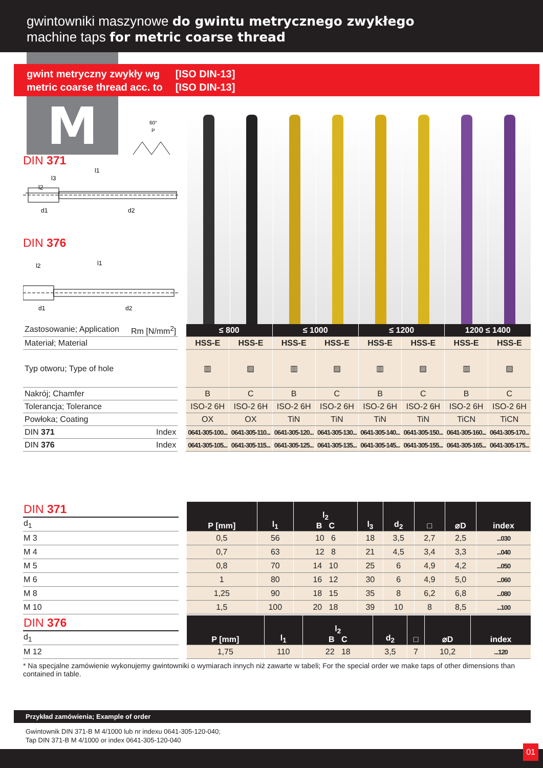gwintowniki maszynowe do gwintu metrycznego zwykłego
machine taps for metric coarse thread
gwint metryczny zwykły wg
metric coarse thread acc. to
[ISO DIN-13]
[ISO DIN-13]
M
60°
P
DIN 371
l1
l3
l2
d1
d2
DIN 376
l1
l2
d1
d2
| Zastosowanie; Application Rm [N/mm<sup>2</sup>] | | ≤ 800 | | ≤ 1000 | | ≤ 1200 | | 1200 ≤ 1400 | |
| Materiał; Material | | HSS-E | HSS-E | HSS-E | HSS-E | HSS-E | HSS-E | HSS-E | HSS-E |
| Typ otworu; Type of hole | | ▥ | ▨ | ▥ | ▨ | ▥ | ▨ | ▥ | ▨ |
| Nakrój; Chamfer | | B | C | B | C | B | C | B | C |
| Tolerancja; Tolerance | | ISO-2 6H | ISO-2 6H | ISO-2 6H | ISO-2 6H | ISO-2 6H | ISO-2 6H | ISO-2 6H | ISO-2 6H |
| Powłoka; Coating | | OX | OX | TiN | TiN | TiN | TiN | TiCN | TiCN |
| DIN 371 Index | | 0641-305-100... | 0641-305-110... | 0641-305-120... | 0641-305-130... | 0641-305-140... | 0641-305-150... | 0641-305-160... | 0641-305-170... |
| DIN 376 Index | | 0641-305-105... | 0641-305-115... | 0641-305-125... | 0641-305-135... | 0641-305-145... | 0641-305-155... | 0641-305-165... | 0641-305-175... |
| DIN 371 | | P [mm] | l<sub>1</sub> | l<sub>2</sub> B C | l<sub>3</sub> | d<sub>2</sub> | □ | ⌀D | index |
| d<sub>1</sub> | | | | | | | | | |
| M 3 | | 0,5 | 56 | 10 6 | 18 | 3,5 | 2,7 | 2,5 | ...030 |
| M 4 | | 0,7 | 63 | 12 8 | 21 | 4,5 | 3,4 | 3,3 | ...040 |
| M 5 | | 0,8 | 70 | 14 10 | 25 | 6 | 4,9 | 4,2 | ...050 |
| M 6 | | 1 | 80 | 16 12 | 30 | 6 | 4,9 | 5,0 | ...060 |
| M 8 | | 1,25 | 90 | 18 15 | 35 | 8 | 6,2 | 6,8 | ...080 |
| M 10 | | 1,5 | 100 | 20 18 | 39 | 10 | 8 | 8,5 | ...100 |
| DIN 376 | | P [mm] | l<sub>1</sub> | l<sub>2</sub> B C | d<sub>2</sub> | □ | ⌀D | index |
| d<sub>1</sub> | | | | | | | | |
| M 12 | | 1,75 | 110 | 22 18 | 3,5 | 7 | 10,2 | ...120 |
* Na specjalne zamówienie wykonujemy gwintowniki o wymiarach innych niż zawarte w tabeli; For the special order we make taps of other dimensions than contained in table.
Przykład zamówienia; Example of order
Gwintownik DIN 371-B M 4/1000 lub nr indexu 0641-305-120-040;
Tap DIN 371-B M 4/1000 or index 0641-305-120-040
01